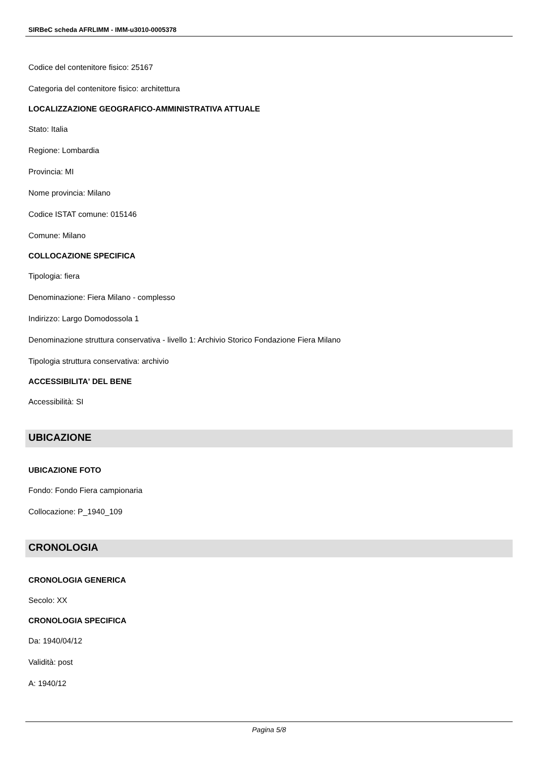SIRBeC scheda AFRLIMM - IMM-u3010-0005378
Codice del contenitore fisico: 25167
Categoria del contenitore fisico: architettura
LOCALIZZAZIONE GEOGRAFICO-AMMINISTRATIVA ATTUALE
Stato: Italia
Regione: Lombardia
Provincia: MI
Nome provincia: Milano
Codice ISTAT comune: 015146
Comune: Milano
COLLOCAZIONE SPECIFICA
Tipologia: fiera
Denominazione: Fiera Milano - complesso
Indirizzo: Largo Domodossola 1
Denominazione struttura conservativa - livello 1: Archivio Storico Fondazione Fiera Milano
Tipologia struttura conservativa: archivio
ACCESSIBILITA' DEL BENE
Accessibilità: SI
UBICAZIONE
UBICAZIONE FOTO
Fondo: Fondo Fiera campionaria
Collocazione: P_1940_109
CRONOLOGIA
CRONOLOGIA GENERICA
Secolo: XX
CRONOLOGIA SPECIFICA
Da: 1940/04/12
Validità: post
A: 1940/12
Pagina 5/8